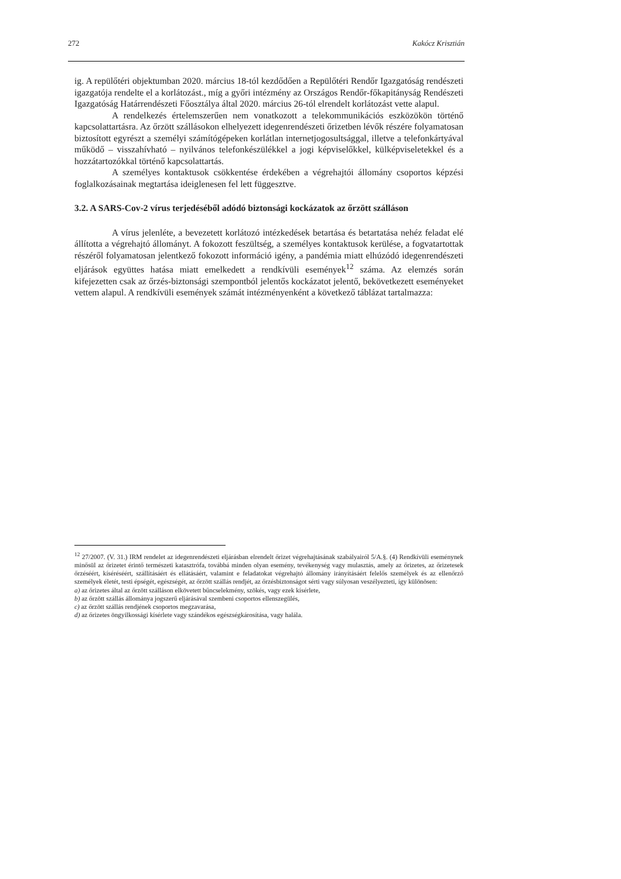272 Kakócz Krisztián
ig. A repülőtéri objektumban 2020. március 18-tól kezdődően a Repülőtéri Rendőr Igazgatóság rendészeti igazgatója rendelte el a korlátozást., míg a győri intézmény az Országos Rendőr-főkapitányság Rendészeti Igazgatóság Határrendészeti Főosztálya által 2020. március 26-tól elrendelt korlátozást vette alapul.
A rendelkezés értelemszerűen nem vonatkozott a telekommunikációs eszközökön történő kapcsolattartásra. Az őrzött szállásokon elhelyezett idegenrendészeti őrizetben lévők részére folyamatosan biztosított egyrészt a személyi számítógépeken korlátlan internetjogosultsággal, illetve a telefonkártyával működő – visszahívható – nyilvános telefonkészülékkel a jogi képviselőkkel, külképviseletekkel és a hozzátartozókkal történő kapcsolattartás.
A személyes kontaktusok csökkentése érdekében a végrehajtói állomány csoportos képzési foglalkozásainak megtartása ideiglenesen fel lett függesztve.
3.2. A SARS-Cov-2 vírus terjedéséből adódó biztonsági kockázatok az őrzött szálláson
A vírus jelenléte, a bevezetett korlátozó intézkedések betartása és betartatása nehéz feladat elé állította a végrehajtó állományt. A fokozott feszültség, a személyes kontaktusok kerülése, a fogvatartottak részéről folyamatosan jelentkező fokozott információ igény, a pandémia miatt elhúzódó idegenrendészeti eljárások együttes hatása miatt emelkedett a rendkívüli események<sup>12</sup> száma. Az elemzés során kifejezetten csak az őrzés-biztonsági szempontból jelentős kockázatot jelentő, bekövetkezett eseményeket vettem alapul. A rendkívüli események számát intézményenként a következő táblázat tartalmazza:
<sup>12</sup> 27/2007. (V. 31.) IRM rendelet az idegenrendészeti eljárásban elrendelt őrizet végrehajtásának szabályairól 5/A.§. (4) Rendkívüli eseménynek minősül az őrizetet érintő természeti katasztrófa, továbbá minden olyan esemény, tevékenység vagy mulasztás, amely az őrizetes, az őrizetesek őrzéséért, kíséréséért, szállításáért és ellátásáért, valamint e feladatokat végrehajtó állomány irányításáért felelős személyek és az ellenőrző személyek életét, testi épségét, egészségét, az őrzött szállás rendjét, az őrzésbiztonságot sérti vagy súlyosan veszélyezteti, így különösen:
a) az őrizetes által az őrzött szálláson elkövetett bűncselekmény, szökés, vagy ezek kísérlete,
b) az őrzött szállás állománya jogszerű eljárásával szembeni csoportos ellenszegülés,
c) az őrzött szállás rendjének csoportos megzavarása,
d) az őrizetes öngyilkossági kísérlete vagy szándékos egészségkárosítása, vagy halála.